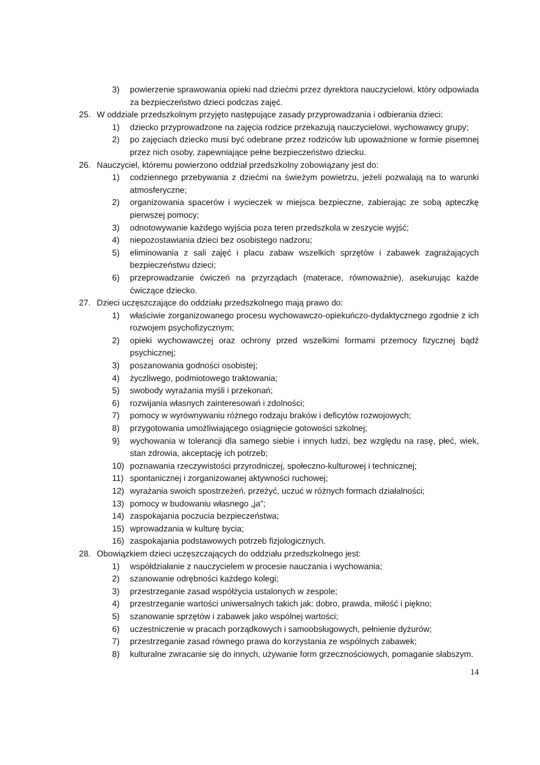3) powierzenie sprawowania opieki nad dziećmi przez dyrektora nauczycielowi, który odpowiada za bezpieczeństwo dzieci podczas zajęć.
25. W oddziale przedszkolnym przyjęto następujące zasady przyprowadzania i odbierania dzieci:
1) dziecko przyprowadzone na zajęcia rodzice przekazują nauczycielowi, wychowawcy grupy;
2) po zajęciach dziecko musi być odebrane przez rodziców lub upoważnione w formie pisemnej przez nich osoby, zapewniające pełne bezpieczeństwo dziecku.
26. Nauczyciel, któremu powierzono oddział przedszkolny zobowiązany jest do:
1) codziennego przebywania z dziećmi na świeżym powietrzu, jeżeli pozwalają na to warunki atmosferyczne;
2) organizowania spacerów i wycieczek w miejsca bezpieczne, zabierając ze sobą apteczkę pierwszej pomocy;
3) odnotowywanie każdego wyjścia poza teren przedszkola w zeszycie wyjść;
4) niepozostawiania dzieci bez osobistego nadzoru;
5) eliminowania z sali zajęć i placu zabaw wszelkich sprzętów i zabawek zagrażających bezpieczeństwu dzieci;
6) przeprowadzanie ćwiczeń na przyrządach (materace, równoważnie), asekurując każde ćwiczące dziecko.
27. Dzieci uczęszczające do oddziału przedszkolnego mają prawo do:
1) właściwie zorganizowanego procesu wychowawczo-opiekuńczo-dydaktycznego zgodnie z ich rozwojem psychofizycznym;
2) opieki wychowawczej oraz ochrony przed wszelkimi formami przemocy fizycznej bądź psychicznej;
3) poszanowania godności osobistej;
4) życzliwego, podmiotowego traktowania;
5) swobody wyrażania myśli i przekonań;
6) rozwijania własnych zainteresowań i zdolności;
7) pomocy w wyrównywaniu różnego rodzaju braków i deficytów rozwojowych;
8) przygotowania umożliwiającego osiągnięcie gotowości szkolnej;
9) wychowania w tolerancji dla samego siebie i innych ludzi, bez względu na rasę, płeć, wiek, stan zdrowia, akceptację ich potrzeb;
10) poznawania rzeczywistości przyrodniczej, społeczno-kulturowej i technicznej;
11) spontanicznej i zorganizowanej aktywności ruchowej;
12) wyrażania swoich spostrzeżeń, przeżyć, uczuć w różnych formach działalności;
13) pomocy w budowaniu własnego „ja”;
14) zaspokajania poczucia bezpieczeństwa;
15) wprowadzania w kulturę bycia;
16) zaspokajania podstawowych potrzeb fizjologicznych.
28. Obowiązkiem dzieci uczęszczających do oddziału przedszkolnego jest:
1) współdziałanie z nauczycielem w procesie nauczania i wychowania;
2) szanowanie odrębności każdego kolegi;
3) przestrzeganie zasad współżycia ustalonych w zespole;
4) przestrzeganie wartości uniwersalnych takich jak: dobro, prawda, miłość i piękno;
5) szanowanie sprzętów i zabawek jako wspólnej wartości;
6) uczestniczenie w pracach porządkowych i samoobsługowych, pełnienie dyżurów;
7) przestrzeganie zasad równego prawa do korzystania ze wspólnych zabawek;
8) kulturalne zwracanie się do innych, używanie form grzecznościowych, pomaganie słabszym.
14